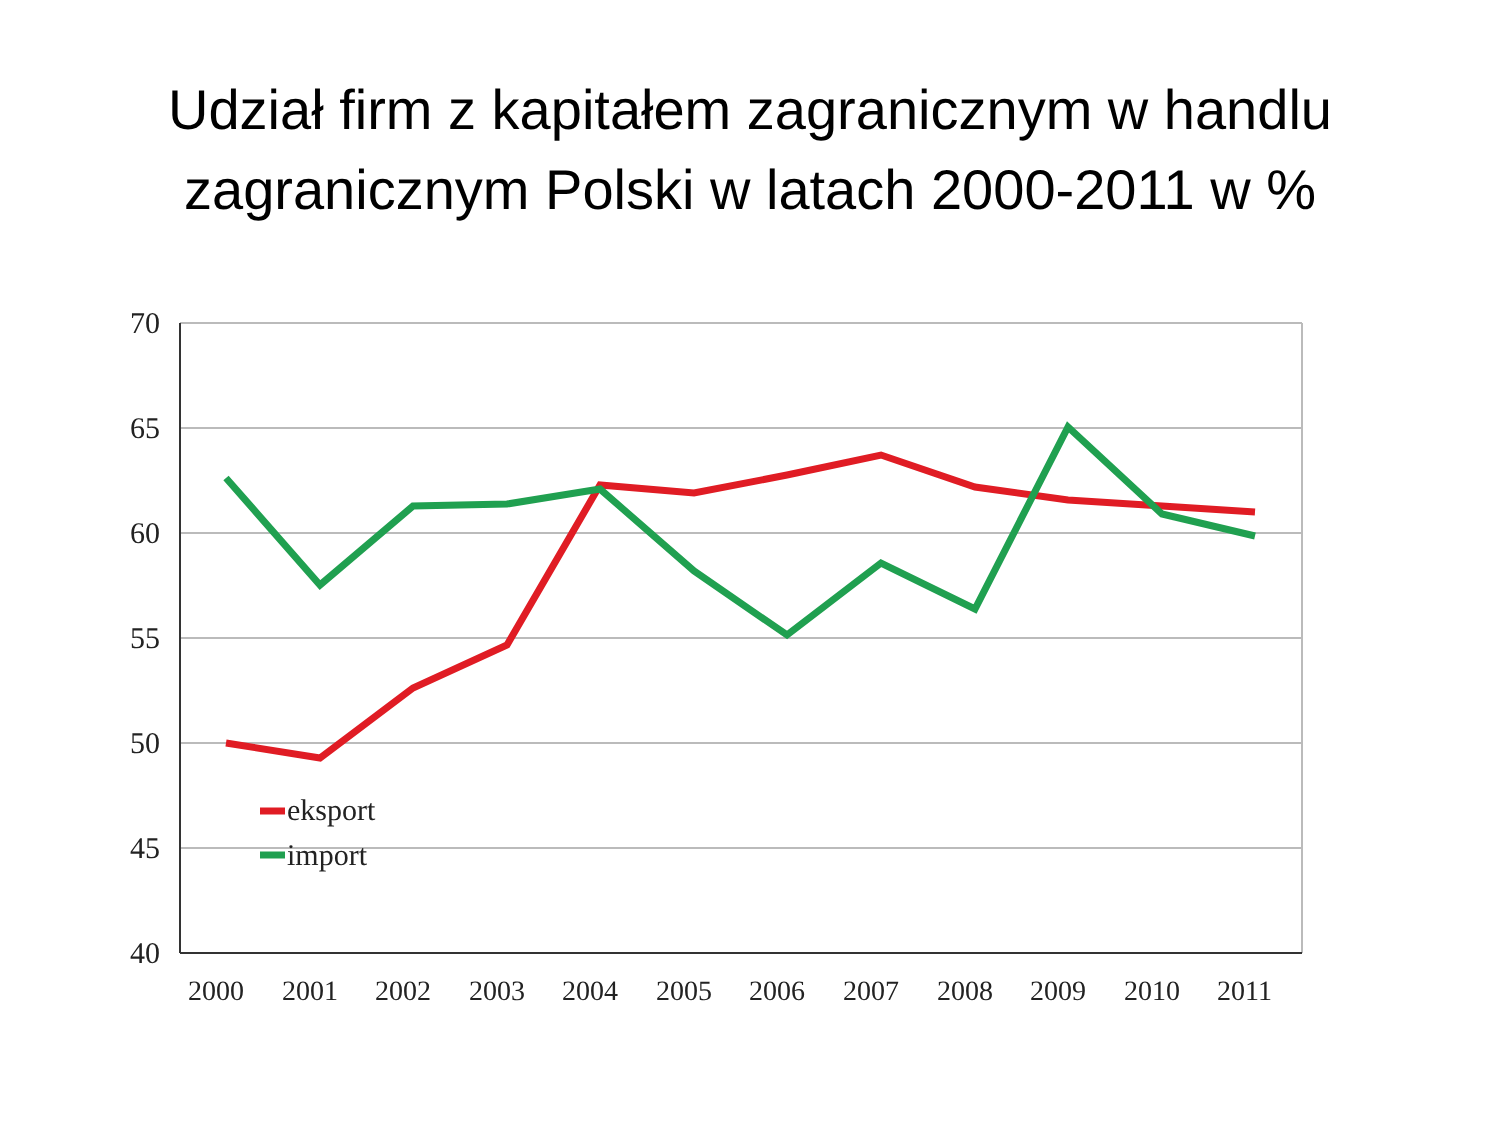Udział firm z kapitałem zagranicznym w handlu
zagranicznym Polski w latach 2000-2011 w %
70
65
60
55
50
45
40
eksport
import
2000
2001
2002
2003
2004
2005
2006
2007
2008
2009
2010
2011